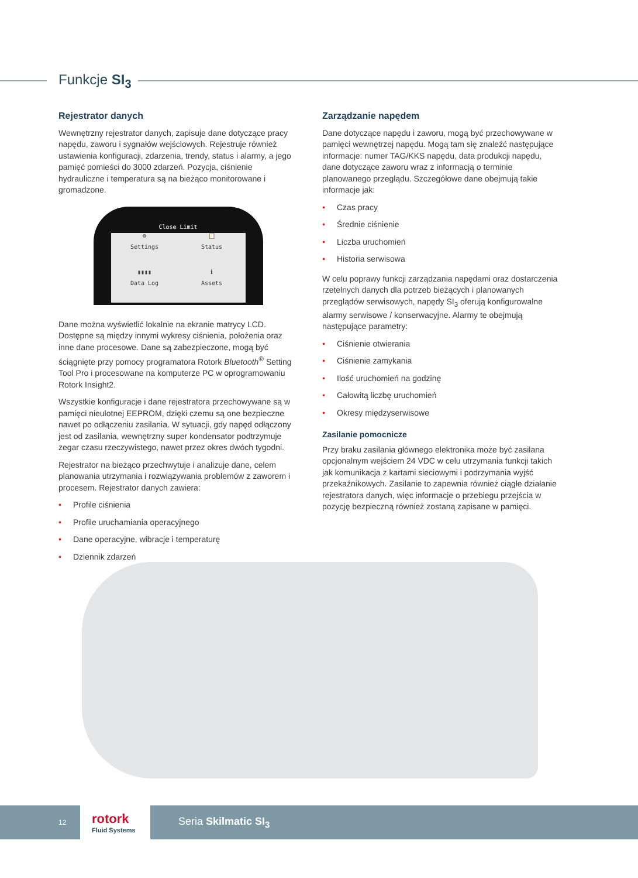Funkcje SI<sub>3</sub>
Rejestrator danych
Wewnętrzny rejestrator danych, zapisuje dane dotyczące pracy napędu, zaworu i sygnałów wejściowych. Rejestruje również ustawienia konfiguracji, zdarzenia, trendy, status i alarmy, a jego pamięć pomieści do 3000 zdarzeń. Pozycja, ciśnienie hydrauliczne i temperatura są na bieżąco monitorowane i gromadzone.
Close Limit
⚙
Settings
📋
Status
▮▮▮▮
Data Log
ℹ
Assets
Dane można wyświetlić lokalnie na ekranie matrycy LCD. Dostępne są między innymi wykresy ciśnienia, położenia oraz inne dane procesowe. Dane są zabezpieczone, mogą być ściągnięte przy pomocy programatora Rotork Bluetooth<sup>®</sup> Setting Tool Pro i procesowane na komputerze PC w oprogramowaniu Rotork Insight2.
Wszystkie konfiguracje i dane rejestratora przechowywane są w pamięci nieulotnej EEPROM, dzięki czemu są one bezpieczne nawet po odłączeniu zasilania. W sytuacji, gdy napęd odłączony jest od zasilania, wewnętrzny super kondensator podtrzymuje zegar czasu rzeczywistego, nawet przez okres dwóch tygodni.
Rejestrator na bieżąco przechwytuje i analizuje dane, celem planowania utrzymania i rozwiązywania problemów z zaworem i procesem. Rejestrator danych zawiera:
• Profile ciśnienia
• Profile uruchamiania operacyjnego
• Dane operacyjne, wibracje i temperaturę
• Dziennik zdarzeń
Zarządzanie napędem
Dane dotyczące napędu i zaworu, mogą być przechowywane w pamięci wewnętrzej napędu. Mogą tam się znaleźć następujące informacje: numer TAG/KKS napędu, data produkcji napędu, dane dotyczące zaworu wraz z informacją o terminie planowanego przeglądu. Szczegółowe dane obejmują takie informacje jak:
• Czas pracy
• Średnie ciśnienie
• Liczba uruchomień
• Historia serwisowa
W celu poprawy funkcji zarządzania napędami oraz dostarczenia rzetelnych danych dla potrzeb bieżących i planowanych przeglądów serwisowych, napędy SI<sub>3</sub> oferują konfigurowalne alarmy serwisowe / konserwacyjne. Alarmy te obejmują następujące parametry:
• Ciśnienie otwierania
• Ciśnienie zamykania
• Ilość uruchomień na godzinę
• Całowitą liczbę uruchomień
• Okresy międzyserwisowe
Zasilanie pomocnicze
Przy braku zasilania głównego elektronika może być zasilana opcjonalnym wejściem 24 VDC w celu utrzymania funkcji takich jak komunikacja z kartami sieciowymi i podrzymania wyjść przekaźnikowych. Zasilanie to zapewnia również ciągłe działanie rejestratora danych, więc informacje o przebiegu przejścia w pozycję bezpieczną również zostaną zapisane w pamięci.
12
rotork
Fluid Systems
Seria Skilmatic SI<sub>3</sub>